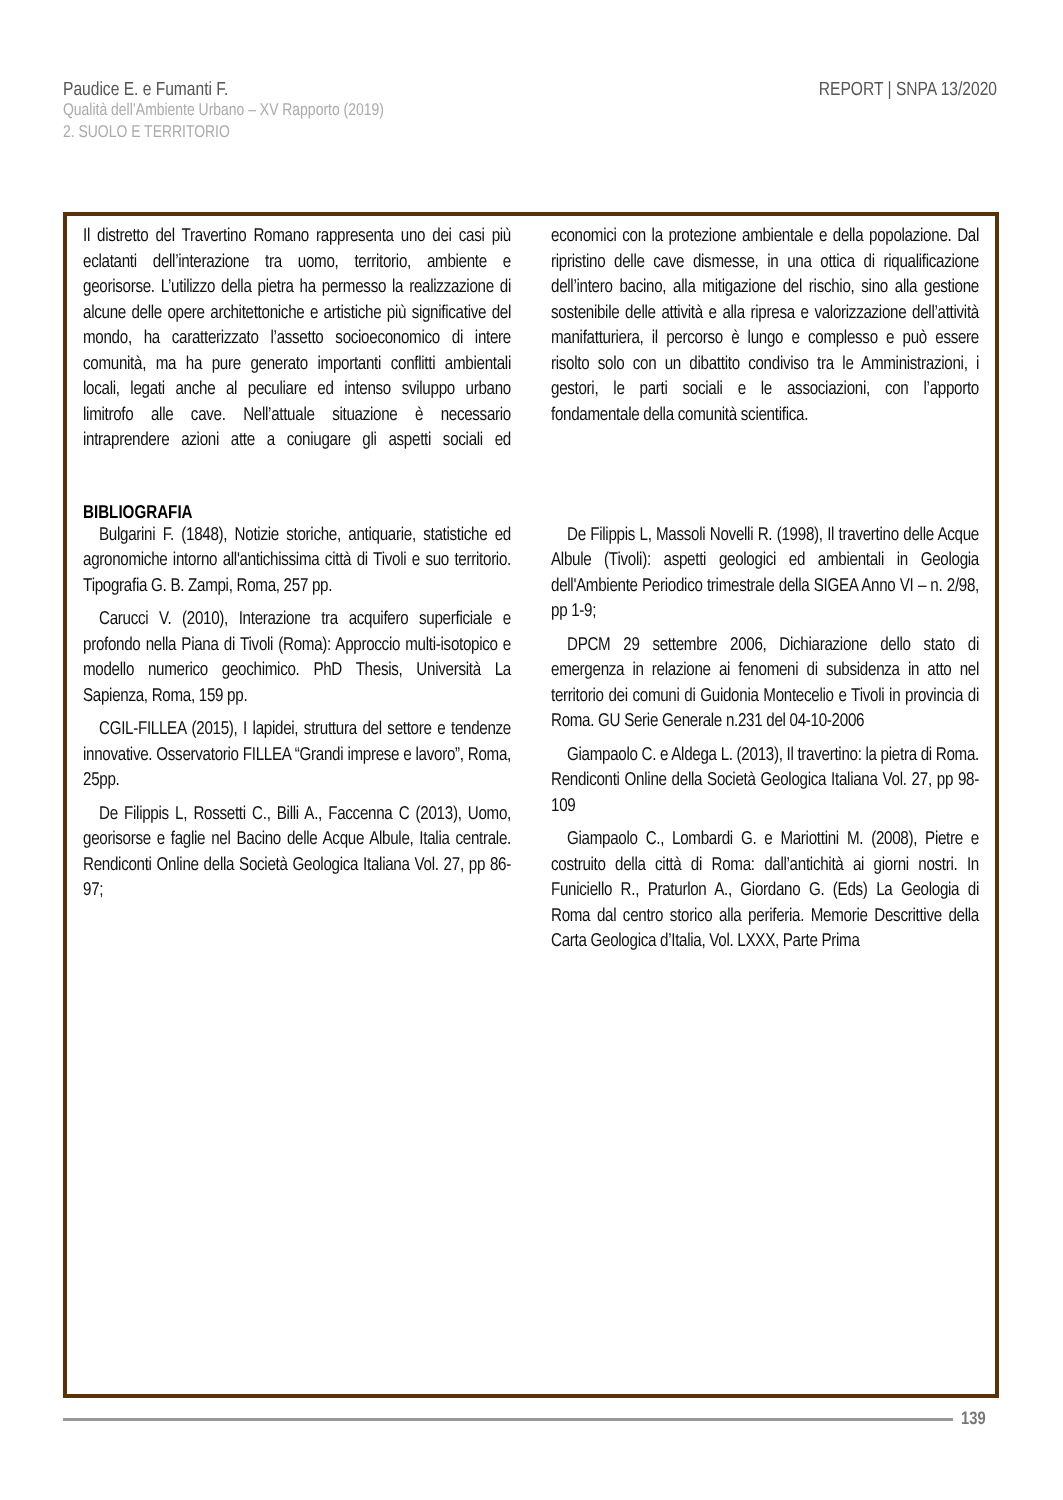Paudice E. e Fumanti F.
Qualità dell’Ambiente Urbano – XV Rapporto (2019)
2. SUOLO E TERRITORIO
REPORT | SNPA 13/2020
Il distretto del Travertino Romano rappresenta uno dei casi più eclatanti dell’interazione tra uomo, territorio, ambiente e georisorse. L’utilizzo della pietra ha permesso la realizzazione di alcune delle opere architettoniche e artistiche più significative del mondo, ha caratterizzato l’assetto socioeconomico di intere comunità, ma ha pure generato importanti conflitti ambientali locali, legati anche al peculiare ed intenso sviluppo urbano limitrofo alle cave. Nell’attuale situazione è necessario intraprendere azioni atte a coniugare gli aspetti sociali ed economici con la protezione ambientale e della popolazione. Dal ripristino delle cave dismesse, in una ottica di riqualificazione dell’intero bacino, alla mitigazione del rischio, sino alla gestione sostenibile delle attività e alla ripresa e valorizzazione dell’attività manifatturiera, il percorso è lungo e complesso e può essere risolto solo con un dibattito condiviso tra le Amministrazioni, i gestori, le parti sociali e le associazioni, con l’apporto fondamentale della comunità scientifica.
BIBLIOGRAFIA
Bulgarini F. (1848), Notizie storiche, antiquarie, statistiche ed agronomiche intorno all'antichissima città di Tivoli e suo territorio. Tipografia G. B. Zampi, Roma, 257 pp.
Carucci V. (2010), Interazione tra acquifero superficiale e profondo nella Piana di Tivoli (Roma): Approccio multi-isotopico e modello numerico geochimico. PhD Thesis, Università La Sapienza, Roma, 159 pp.
CGIL-FILLEA (2015), I lapidei, struttura del settore e tendenze innovative. Osservatorio FILLEA “Grandi imprese e lavoro”, Roma, 25pp.
De Filippis L, Rossetti C., Billi A., Faccenna C (2013), Uomo, georisorse e faglie nel Bacino delle Acque Albule, Italia centrale. Rendiconti Online della Società Geologica Italiana Vol. 27, pp 86-97;
De Filippis L, Massoli Novelli R. (1998), Il travertino delle Acque Albule (Tivoli): aspetti geologici ed ambientali in Geologia dell'Ambiente Periodico trimestrale della SIGEA Anno VI – n. 2/98, pp 1-9;
DPCM 29 settembre 2006, Dichiarazione dello stato di emergenza in relazione ai fenomeni di subsidenza in atto nel territorio dei comuni di Guidonia Montecelio e Tivoli in provincia di Roma. GU Serie Generale n.231 del 04-10-2006
Giampaolo C. e Aldega L. (2013), Il travertino: la pietra di Roma. Rendiconti Online della Società Geologica Italiana Vol. 27, pp 98-109
Giampaolo C., Lombardi G. e Mariottini M. (2008), Pietre e costruito della città di Roma: dall’antichità ai giorni nostri. In Funiciello R., Praturlon A., Giordano G. (Eds) La Geologia di Roma dal centro storico alla periferia. Memorie Descrittive della Carta Geologica d’Italia, Vol. LXXX, Parte Prima
139